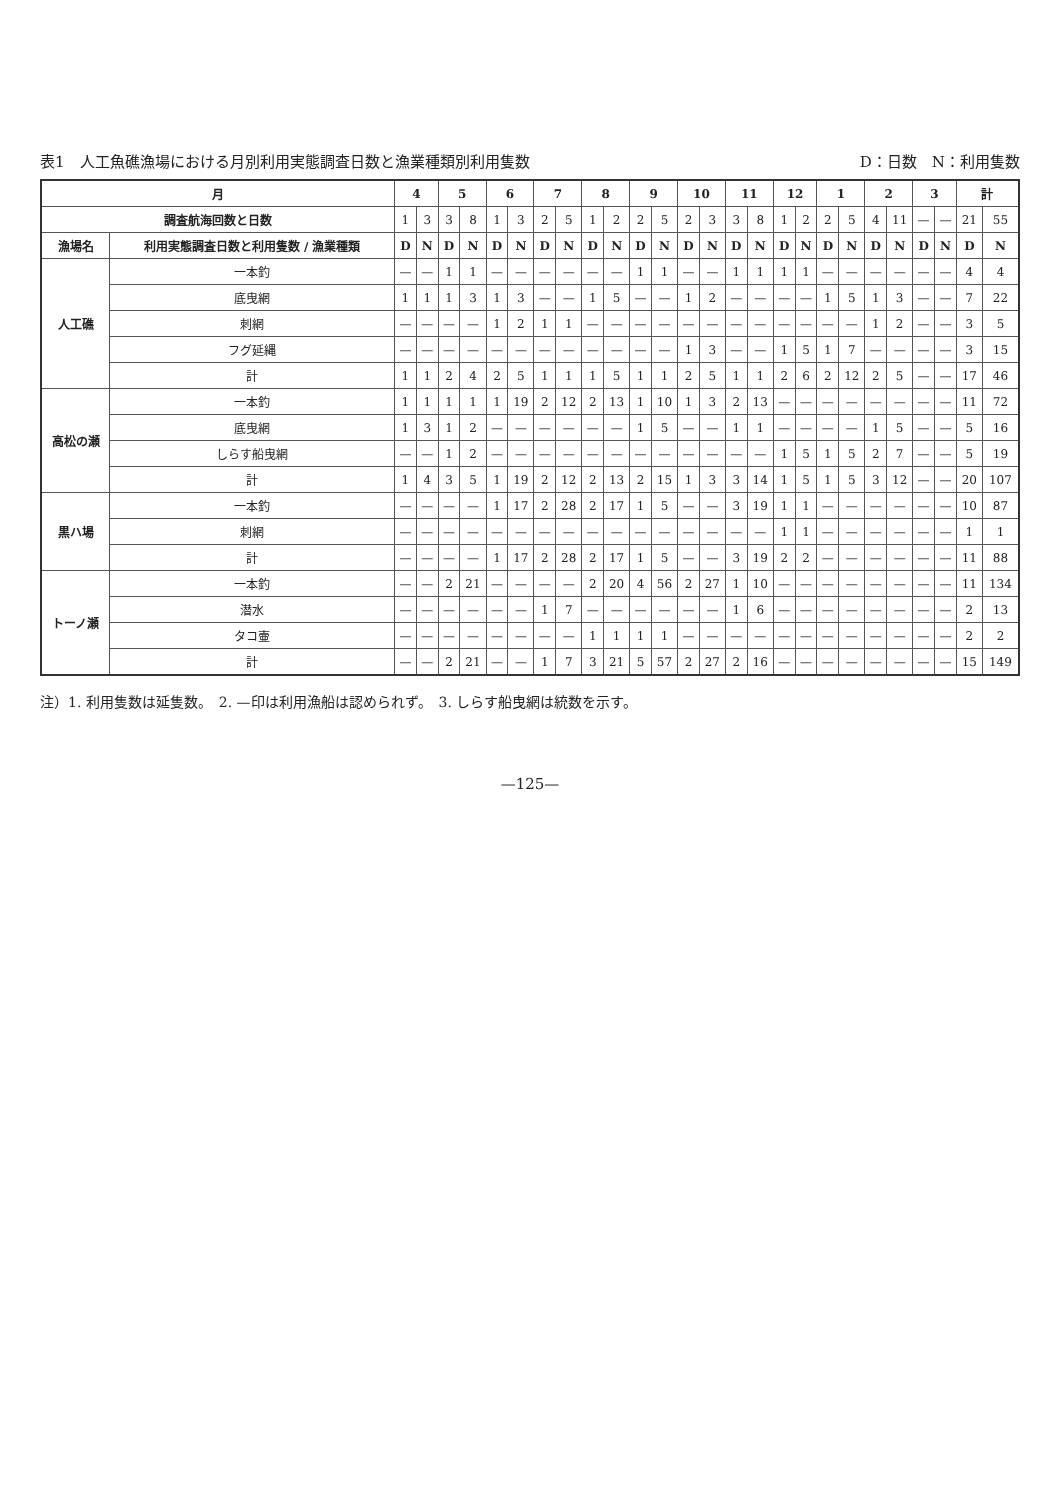表1　人工魚礁漁場における月別利用実態調査日数と漁業種類別利用隻数 D：日数　N：利用隻数
| 月 | | 4 | | 5 | | 6 | | 7 | | 8 | | 9 | | 10 | | 11 | | 12 | | 1 | | 2 | | 3 | | 計 | |
| --- | --- | --- | --- | --- | --- | --- | --- | --- | --- | --- | --- | --- | --- | --- | --- | --- | --- | --- | --- | --- | --- | --- | --- | --- | --- | --- | --- |
| 調査航海回数と日数 | | 1 | 3 | 3 | 8 | 1 | 3 | 2 | 5 | 1 | 2 | 2 | 5 | 2 | 3 | 3 | 8 | 1 | 2 | 2 | 5 | 4 | 11 | — | — | 21 | 55 |
| 漁場名 | 利用実態調査日数と利用隻数 / 漁業種類 | D | N | D | N | D | N | D | N | D | N | D | N | D | N | D | N | D | N | D | N | D | N | D | N | D | N |
| 人工礁 | 一本釣 | — | — | 1 | 1 | — | — | — | — | — | — | 1 | 1 | — | — | 1 | 1 | 1 | 1 | — | — | — | — | — | — | 4 | 4 |
| | 底曳網 | 1 | 1 | 1 | 3 | 1 | 3 | — | — | 1 | 5 | — | — | 1 | 2 | — | — | — | — | 1 | 5 | 1 | 3 | — | — | 7 | 22 |
| | 刺網 | — | — | — | — | 1 | 2 | 1 | 1 | — | — | — | — | — | — | — | — | — | — | — | — | 1 | 2 | — | — | 3 | 5 |
| | フグ延縄 | — | — | — | — | — | — | — | — | — | — | — | — | 1 | 3 | — | — | 1 | 5 | 1 | 7 | — | — | — | — | 3 | 15 |
| | 計 | 1 | 1 | 2 | 4 | 2 | 5 | 1 | 1 | 1 | 5 | 1 | 1 | 2 | 5 | 1 | 1 | 2 | 6 | 2 | 12 | 2 | 5 | — | — | 17 | 46 |
| 高松の瀬 | 一本釣 | 1 | 1 | 1 | 1 | 1 | 19 | 2 | 12 | 2 | 13 | 1 | 10 | 1 | 3 | 2 | 13 | — | — | — | — | — | — | — | — | 11 | 72 |
| | 底曳網 | 1 | 3 | 1 | 2 | — | — | — | — | — | — | 1 | 5 | — | — | 1 | 1 | — | — | — | — | 1 | 5 | — | — | 5 | 16 |
| | しらす船曳網 | — | — | 1 | 2 | — | — | — | — | — | — | — | — | — | — | — | — | 1 | 5 | 1 | 5 | 2 | 7 | — | — | 5 | 19 |
| | 計 | 1 | 4 | 3 | 5 | 1 | 19 | 2 | 12 | 2 | 13 | 2 | 15 | 1 | 3 | 3 | 14 | 1 | 5 | 1 | 5 | 3 | 12 | — | — | 20 | 107 |
| 黒ハ場 | 一本釣 | — | — | — | — | 1 | 17 | 2 | 28 | 2 | 17 | 1 | 5 | — | — | 3 | 19 | 1 | 1 | — | — | — | — | — | — | 10 | 87 |
| | 刺網 | — | — | — | — | — | — | — | — | — | — | — | — | — | — | — | — | 1 | 1 | — | — | — | — | — | — | 1 | 1 |
| | 計 | — | — | — | — | 1 | 17 | 2 | 28 | 2 | 17 | 1 | 5 | — | — | 3 | 19 | 2 | 2 | — | — | — | — | — | — | 11 | 88 |
| トーノ瀬 | 一本釣 | — | — | 2 | 21 | — | — | — | — | 2 | 20 | 4 | 56 | 2 | 27 | 1 | 10 | — | — | — | — | — | — | — | — | 11 | 134 |
| | 潜水 | — | — | — | — | — | — | 1 | 7 | — | — | — | — | — | — | 1 | 6 | — | — | — | — | — | — | — | — | 2 | 13 |
| | タコ壷 | — | — | — | — | — | — | — | — | 1 | 1 | 1 | 1 | — | — | — | — | — | — | — | — | — | — | — | — | 2 | 2 |
| | 計 | — | — | 2 | 21 | — | — | 1 | 7 | 3 | 21 | 5 | 57 | 2 | 27 | 2 | 16 | — | — | — | — | — | — | — | — | 15 | 149 |
注）1. 利用隻数は延隻数。　2. —印は利用漁船は認められず。　3. しらす船曳網は統数を示す。
—125—